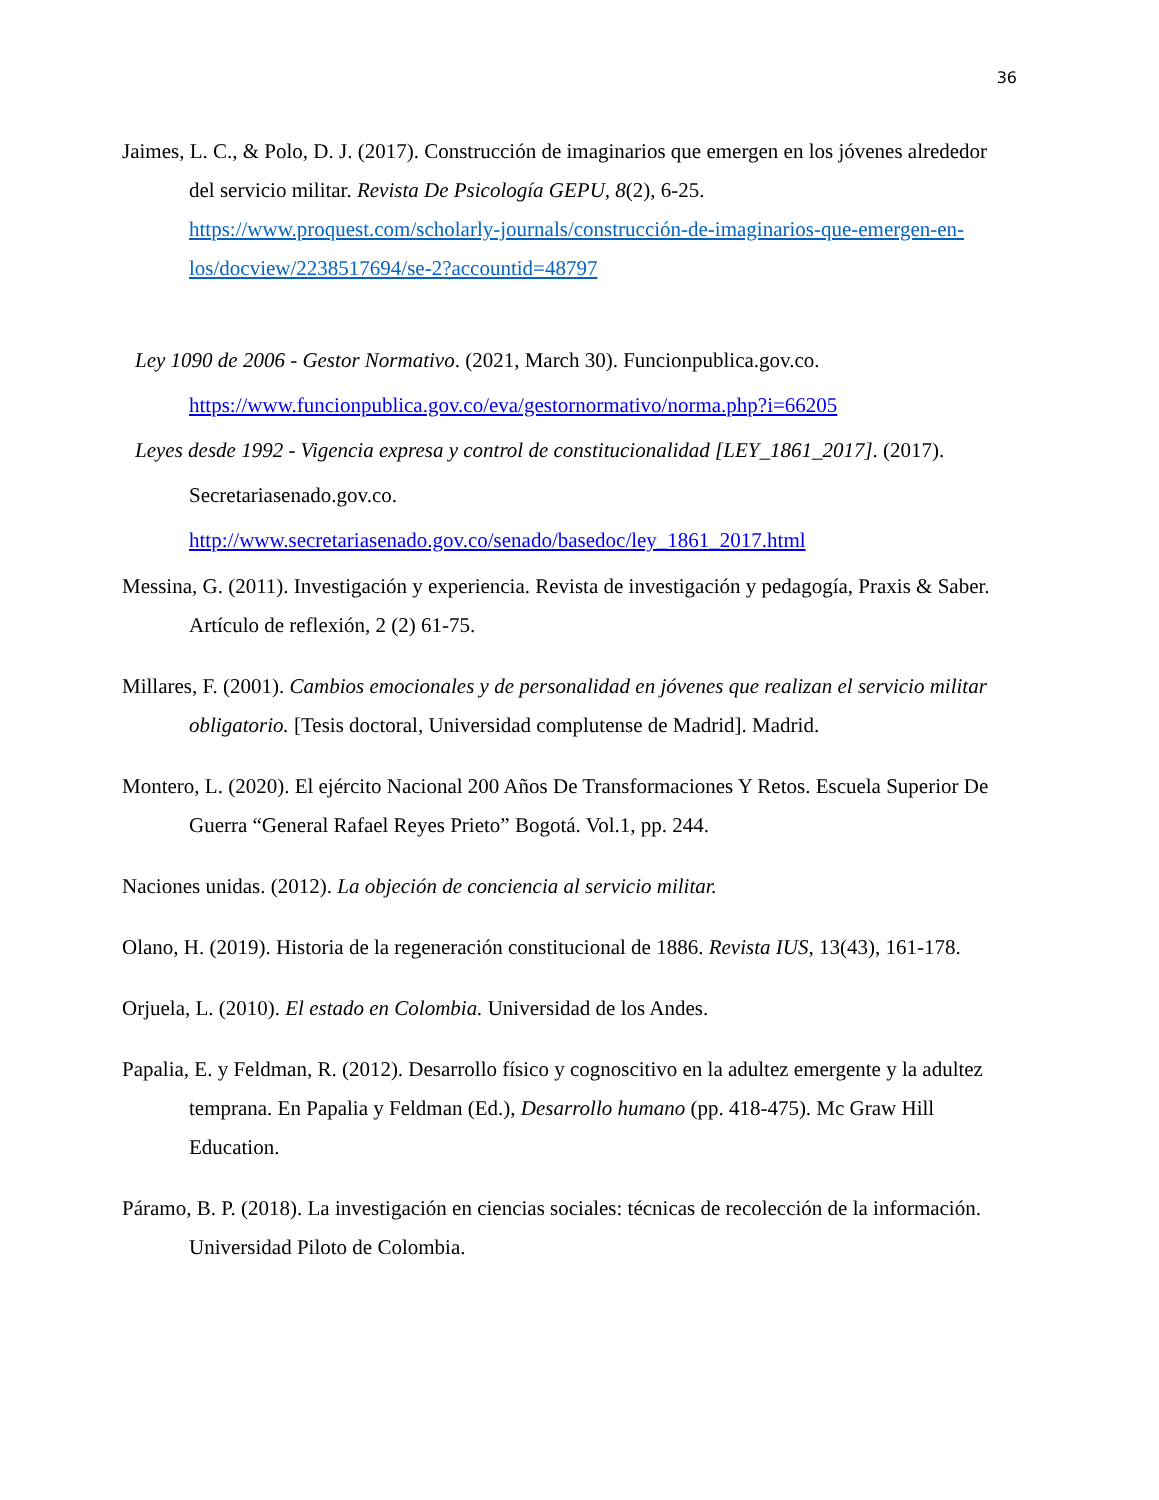36
Jaimes, L. C., & Polo, D. J. (2017). Construcción de imaginarios que emergen en los jóvenes alrededor del servicio militar. Revista De Psicología GEPU, 8(2), 6-25. https://www.proquest.com/scholarly-journals/construcción-de-imaginarios-que-emergen-en-los/docview/2238517694/se-2?accountid=48797
Ley 1090 de 2006 - Gestor Normativo. (2021, March 30). Funcionpublica.gov.co. https://www.funcionpublica.gov.co/eva/gestornormativo/norma.php?i=66205
Leyes desde 1992 - Vigencia expresa y control de constitucionalidad [LEY_1861_2017]. (2017). Secretariasenado.gov.co. http://www.secretariasenado.gov.co/senado/basedoc/ley_1861_2017.html
Messina, G. (2011). Investigación y experiencia. Revista de investigación y pedagogía, Praxis & Saber. Artículo de reflexión, 2 (2) 61-75.
Millares, F. (2001). Cambios emocionales y de personalidad en jóvenes que realizan el servicio militar obligatorio. [Tesis doctoral, Universidad complutense de Madrid]. Madrid.
Montero, L. (2020). El ejército Nacional 200 Años De Transformaciones Y Retos. Escuela Superior De Guerra “General Rafael Reyes Prieto” Bogotá. Vol.1, pp. 244.
Naciones unidas. (2012). La objeción de conciencia al servicio militar.
Olano, H. (2019). Historia de la regeneración constitucional de 1886. Revista IUS, 13(43), 161-178.
Orjuela, L. (2010). El estado en Colombia. Universidad de los Andes.
Papalia, E. y Feldman, R. (2012). Desarrollo físico y cognoscitivo en la adultez emergente y la adultez temprana. En Papalia y Feldman (Ed.), Desarrollo humano (pp. 418-475). Mc Graw Hill Education.
Páramo, B. P. (2018). La investigación en ciencias sociales: técnicas de recolección de la información. Universidad Piloto de Colombia.